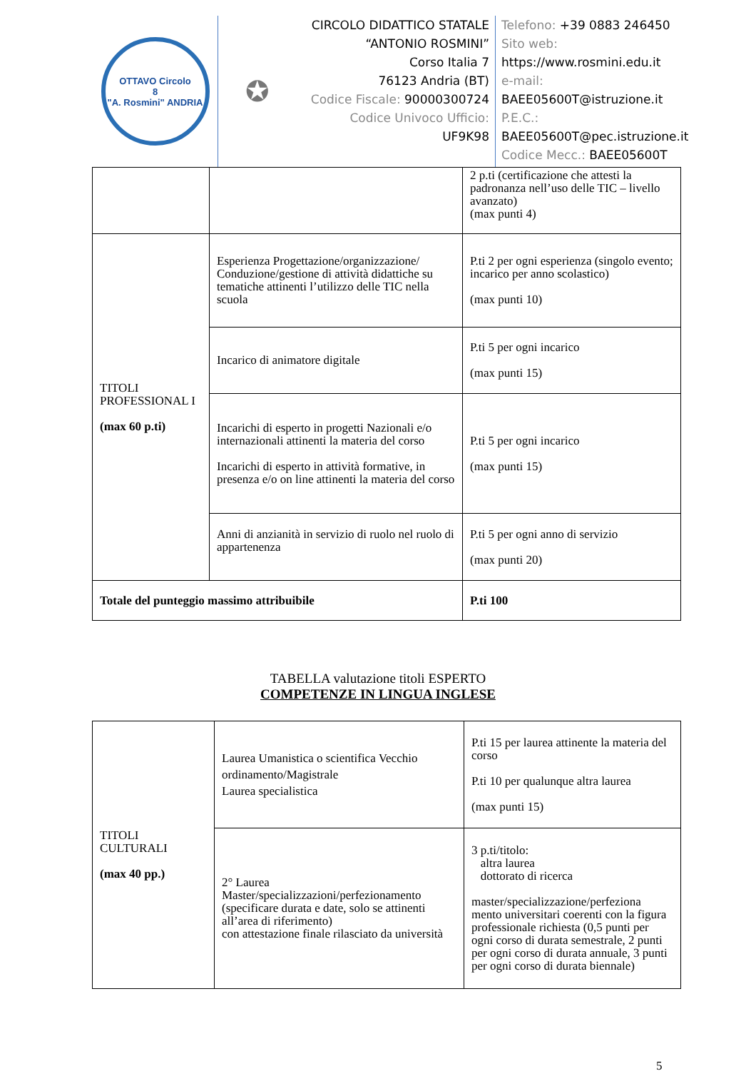OTTAVO Circolo
8
"A. Rosmini" ANDRIA
✪
CIRCOLO DIDATTICO STATALE
“ANTONIO ROSMINI”
Corso Italia 7
76123 Andria (BT)
Codice Fiscale: 90000300724
Codice Univoco Ufficio:
UF9K98
Telefono: +39 0883 246450
Sito web:
https://www.rosmini.edu.it
e-mail:
BAEE05600T@istruzione.it
P.E.C.:
BAEE05600T@pec.istruzione.it
Codice Mecc.: BAEE05600T
| | | 2 p.ti (certificazione che attesti la padronanza nell’uso delle TIC – livello avanzato) (max punti 4) |
| TITOLI PROFESSIONAL I (max 60 p.ti) | Esperienza Progettazione/organizzazione/ Conduzione/gestione di attività didattiche su tematiche attinenti l’utilizzo delle TIC nella scuola | P.ti 2 per ogni esperienza (singolo evento; incarico per anno scolastico) (max punti 10) |
| | Incarico di animatore digitale | P.ti 5 per ogni incarico (max punti 15) |
| | Incarichi di esperto in progetti Nazionali e/o internazionali attinenti la materia del corso Incarichi di esperto in attività formative, in presenza e/o on line attinenti la materia del corso | P.ti 5 per ogni incarico (max punti 15) |
| | Anni di anzianità in servizio di ruolo nel ruolo di appartenenza | P.ti 5 per ogni anno di servizio (max punti 20) |
| Totale del punteggio massimo attribuibile | | P.ti 100 |
TABELLA valutazione titoli ESPERTO
COMPETENZE IN LINGUA INGLESE
| TITOLI CULTURALI (max 40 pp.) | Laurea Umanistica o scientifica Vecchio ordinamento/Magistrale Laurea specialistica | P.ti 15 per laurea attinente la materia del corso P.ti 10 per qualunque altra laurea (max punti 15) |
| | 2° Laurea Master/specializzazioni/perfezionamento (specificare durata e date, solo se attinenti all’area di riferimento) con attestazione finale rilasciato da università | 3 p.ti/titolo: altra laurea dottorato di ricerca master/specializzazione/perfeziona mento universitari coerenti con la figura professionale richiesta (0,5 punti per ogni corso di durata semestrale, 2 punti per ogni corso di durata annuale, 3 punti per ogni corso di durata biennale) |
5